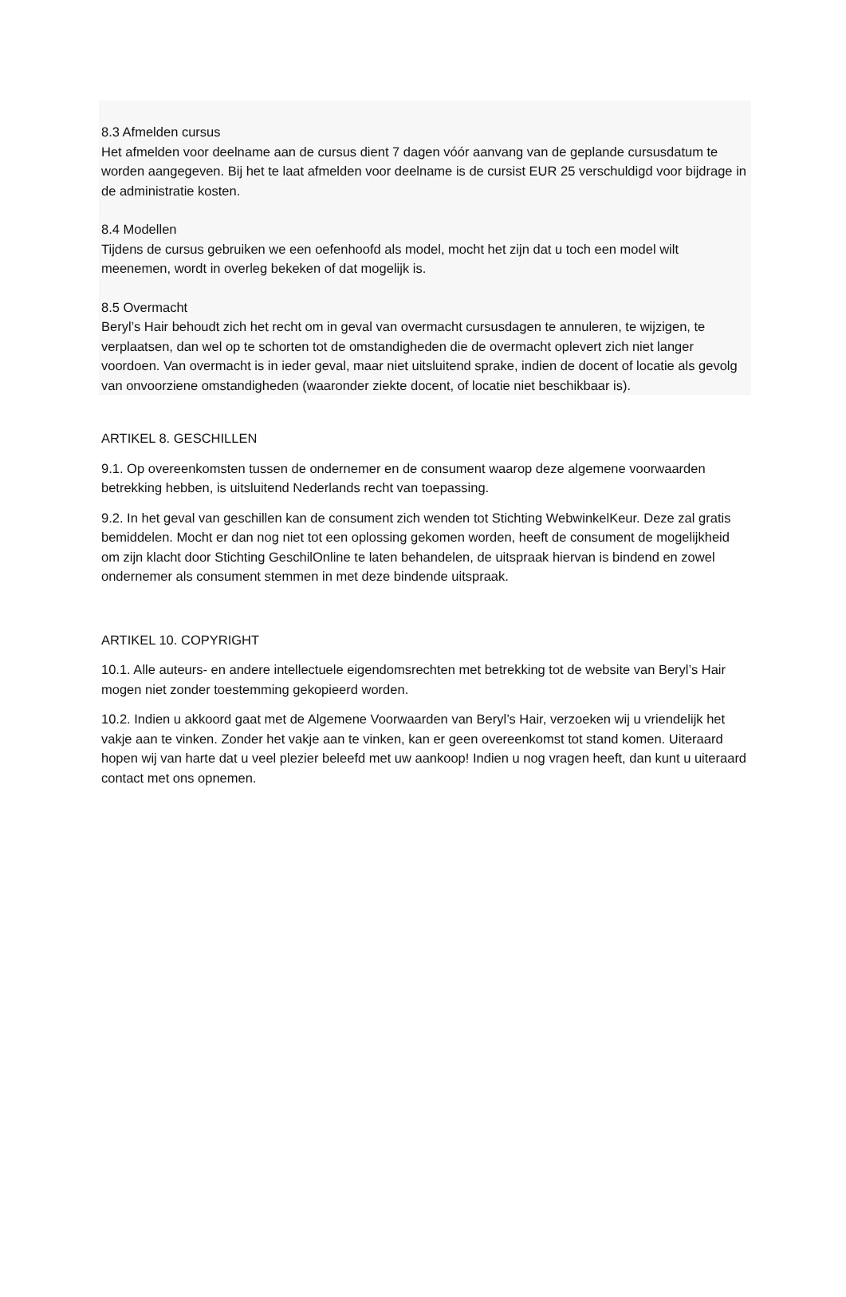8.3 Afmelden cursus
Het afmelden voor deelname aan de cursus dient 7 dagen vóór aanvang van de geplande cursusdatum te worden aangegeven. Bij het te laat afmelden voor deelname is de cursist EUR 25 verschuldigd voor bijdrage in de administratie kosten.
8.4 Modellen
Tijdens de cursus gebruiken we een oefenhoofd als model, mocht het zijn dat u toch een model wilt meenemen, wordt in overleg bekeken of dat mogelijk is.
8.5 Overmacht
Beryl’s Hair behoudt zich het recht om in geval van overmacht cursusdagen te annuleren, te wijzigen, te verplaatsen, dan wel op te schorten tot de omstandigheden die de overmacht oplevert zich niet langer voordoen. Van overmacht is in ieder geval, maar niet uitsluitend sprake, indien de docent of locatie als gevolg van onvoorziene omstandigheden (waaronder ziekte docent, of locatie niet beschikbaar is).
ARTIKEL 8. GESCHILLEN
9.1. Op overeenkomsten tussen de ondernemer en de consument waarop deze algemene voorwaarden betrekking hebben, is uitsluitend Nederlands recht van toepassing.
9.2. In het geval van geschillen kan de consument zich wenden tot Stichting WebwinkelKeur. Deze zal gratis bemiddelen. Mocht er dan nog niet tot een oplossing gekomen worden, heeft de consument de mogelijkheid om zijn klacht door Stichting GeschilOnline te laten behandelen, de uitspraak hiervan is bindend en zowel ondernemer als consument stemmen in met deze bindende uitspraak.
ARTIKEL 10. COPYRIGHT
10.1. Alle auteurs- en andere intellectuele eigendomsrechten met betrekking tot de website van Beryl’s Hair mogen niet zonder toestemming gekopieerd worden.
10.2. Indien u akkoord gaat met de Algemene Voorwaarden van Beryl’s Hair, verzoeken wij u vriendelijk het vakje aan te vinken. Zonder het vakje aan te vinken, kan er geen overeenkomst tot stand komen. Uiteraard hopen wij van harte dat u veel plezier beleefd met uw aankoop! Indien u nog vragen heeft, dan kunt u uiteraard contact met ons opnemen.